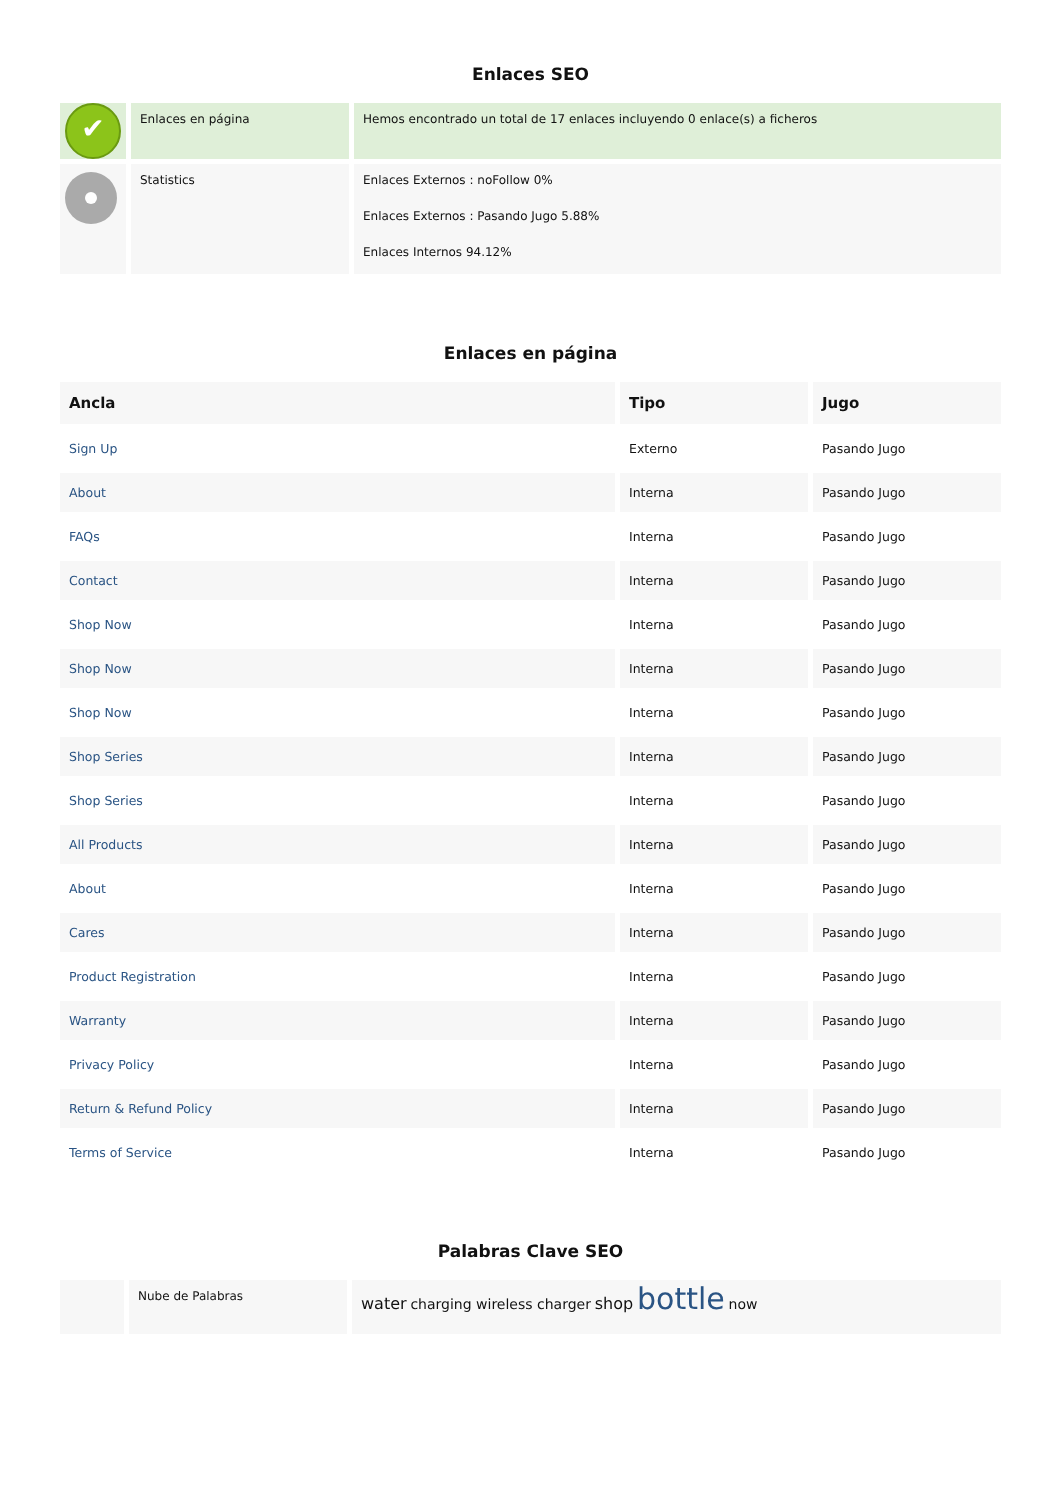Enlaces SEO
| ✔ | Enlaces en página | Hemos encontrado un total de 17 enlaces incluyendo 0 enlace(s) a ficheros |
| | Statistics | Enlaces Externos : noFollow 0% Enlaces Externos : Pasando Jugo 5.88% Enlaces Internos 94.12% |
Enlaces en página
| Ancla | Tipo | Jugo |
| --- | --- | --- |
| Sign Up | Externo | Pasando Jugo |
| About | Interna | Pasando Jugo |
| FAQs | Interna | Pasando Jugo |
| Contact | Interna | Pasando Jugo |
| Shop Now | Interna | Pasando Jugo |
| Shop Now | Interna | Pasando Jugo |
| Shop Now | Interna | Pasando Jugo |
| Shop Series | Interna | Pasando Jugo |
| Shop Series | Interna | Pasando Jugo |
| All Products | Interna | Pasando Jugo |
| About | Interna | Pasando Jugo |
| Cares | Interna | Pasando Jugo |
| Product Registration | Interna | Pasando Jugo |
| Warranty | Interna | Pasando Jugo |
| Privacy Policy | Interna | Pasando Jugo |
| Return & Refund Policy | Interna | Pasando Jugo |
| Terms of Service | Interna | Pasando Jugo |
Palabras Clave SEO
| | Nube de Palabras | water charging wireless charger shop bottle now |